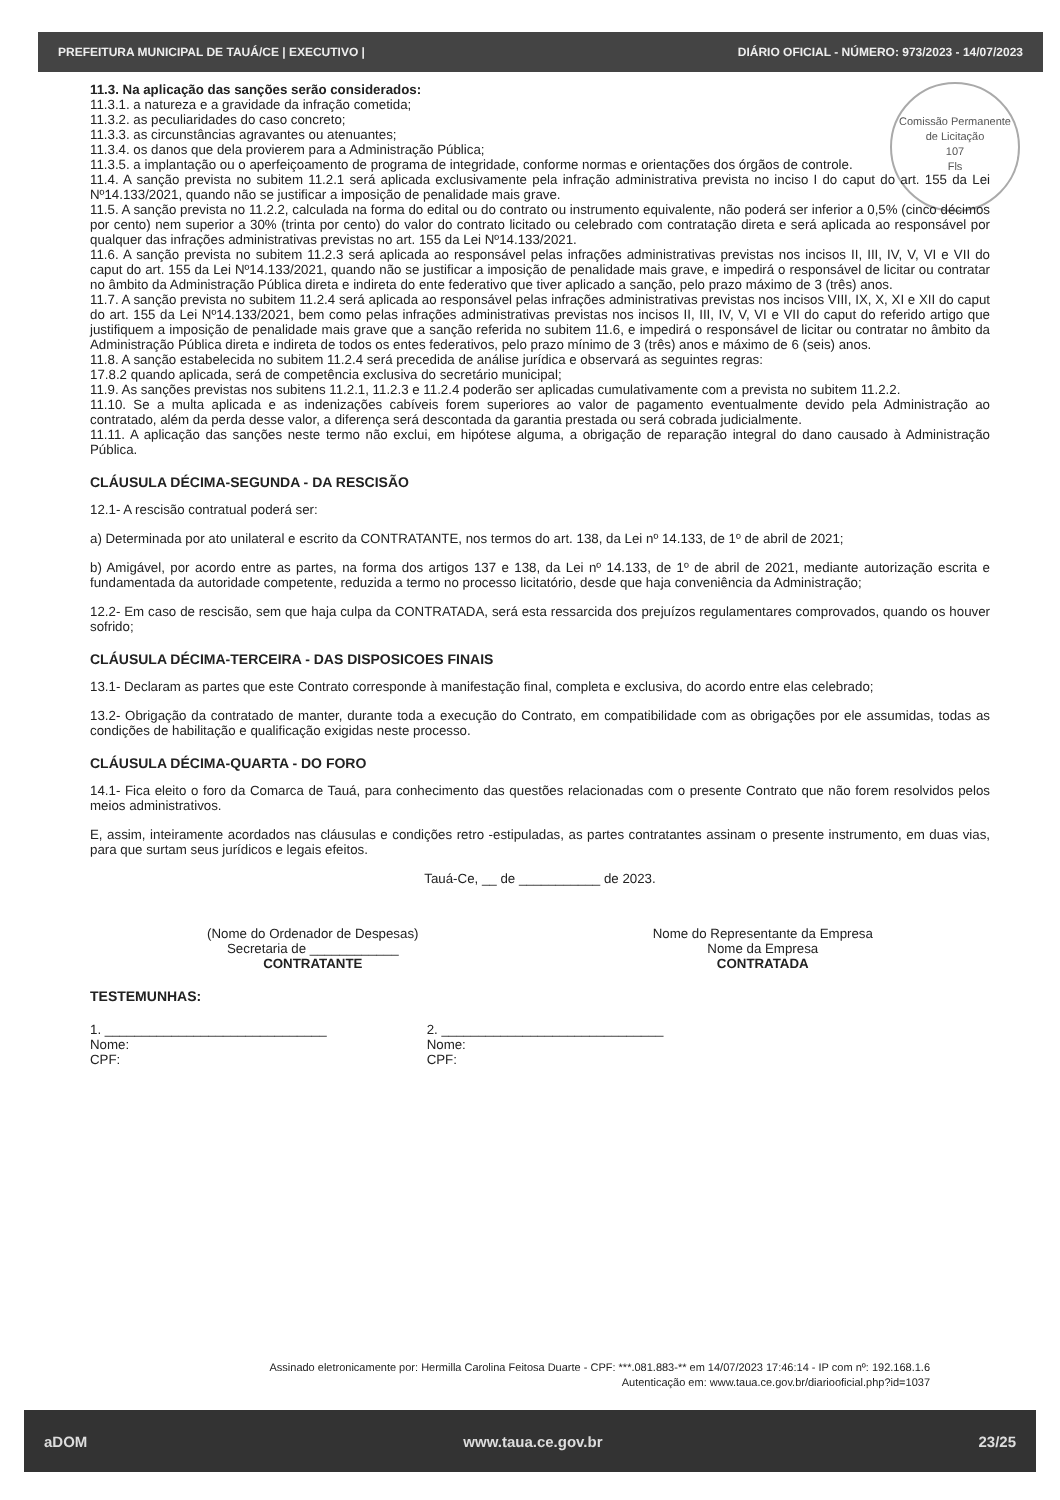PREFEITURA MUNICIPAL DE TAUÁ/CE | EXECUTIVO | DIÁRIO OFICIAL - NÚMERO: 973/2023 - 14/07/2023
Comissão Permanente de Licitação
107
Fls
11.3. Na aplicação das sanções serão considerados:
11.3.1. a natureza e a gravidade da infração cometida;
11.3.2. as peculiaridades do caso concreto;
11.3.3. as circunstâncias agravantes ou atenuantes;
11.3.4. os danos que dela provierem para a Administração Pública;
11.3.5. a implantação ou o aperfeiçoamento de programa de integridade, conforme normas e orientações dos órgãos de controle.
11.4. A sanção prevista no subitem 11.2.1 será aplicada exclusivamente pela infração administrativa prevista no inciso I do caput do art. 155 da Lei Nº14.133/2021, quando não se justificar a imposição de penalidade mais grave.
11.5. A sanção prevista no 11.2.2, calculada na forma do edital ou do contrato ou instrumento equivalente, não poderá ser inferior a 0,5% (cinco décimos por cento) nem superior a 30% (trinta por cento) do valor do contrato licitado ou celebrado com contratação direta e será aplicada ao responsável por qualquer das infrações administrativas previstas no art. 155 da Lei Nº14.133/2021.
11.6. A sanção prevista no subitem 11.2.3 será aplicada ao responsável pelas infrações administrativas previstas nos incisos II, III, IV, V, VI e VII do caput do art. 155 da Lei Nº14.133/2021, quando não se justificar a imposição de penalidade mais grave, e impedirá o responsável de licitar ou contratar no âmbito da Administração Pública direta e indireta do ente federativo que tiver aplicado a sanção, pelo prazo máximo de 3 (três) anos.
11.7. A sanção prevista no subitem 11.2.4 será aplicada ao responsável pelas infrações administrativas previstas nos incisos VIII, IX, X, XI e XII do caput do art. 155 da Lei Nº14.133/2021, bem como pelas infrações administrativas previstas nos incisos II, III, IV, V, VI e VII do caput do referido artigo que justifiquem a imposição de penalidade mais grave que a sanção referida no subitem 11.6, e impedirá o responsável de licitar ou contratar no âmbito da Administração Pública direta e indireta de todos os entes federativos, pelo prazo mínimo de 3 (três) anos e máximo de 6 (seis) anos.
11.8. A sanção estabelecida no subitem 11.2.4 será precedida de análise jurídica e observará as seguintes regras:
17.8.2 quando aplicada, será de competência exclusiva do secretário municipal;
11.9. As sanções previstas nos subitens 11.2.1, 11.2.3 e 11.2.4 poderão ser aplicadas cumulativamente com a prevista no subitem 11.2.2.
11.10. Se a multa aplicada e as indenizações cabíveis forem superiores ao valor de pagamento eventualmente devido pela Administração ao contratado, além da perda desse valor, a diferença será descontada da garantia prestada ou será cobrada judicialmente.
11.11. A aplicação das sanções neste termo não exclui, em hipótese alguma, a obrigação de reparação integral do dano causado à Administração Pública.
CLÁUSULA DÉCIMA-SEGUNDA - DA RESCISÃO
12.1- A rescisão contratual poderá ser:
a) Determinada por ato unilateral e escrito da CONTRATANTE, nos termos do art. 138, da Lei nº 14.133, de 1º de abril de 2021;
b) Amigável, por acordo entre as partes, na forma dos artigos 137 e 138, da Lei nº 14.133, de 1º de abril de 2021, mediante autorização escrita e fundamentada da autoridade competente, reduzida a termo no processo licitatório, desde que haja conveniência da Administração;
12.2- Em caso de rescisão, sem que haja culpa da CONTRATADA, será esta ressarcida dos prejuízos regulamentares comprovados, quando os houver sofrido;
CLÁUSULA DÉCIMA-TERCEIRA - DAS DISPOSICOES FINAIS
13.1- Declaram as partes que este Contrato corresponde à manifestação final, completa e exclusiva, do acordo entre elas celebrado;
13.2- Obrigação da contratado de manter, durante toda a execução do Contrato, em compatibilidade com as obrigações por ele assumidas, todas as condições de habilitação e qualificação exigidas neste processo.
CLÁUSULA DÉCIMA-QUARTA - DO FORO
14.1- Fica eleito o foro da Comarca de Tauá, para conhecimento das questões relacionadas com o presente Contrato que não forem resolvidos pelos meios administrativos.
E, assim, inteiramente acordados nas cláusulas e condições retro -estipuladas, as partes contratantes assinam o presente instrumento, em duas vias, para que surtam seus jurídicos e legais efeitos.
Tauá-Ce, __ de ___________ de 2023.
(Nome do Ordenador de Despesas)
Secretaria de ____________
CONTRATANTE
Nome do Representante da Empresa
Nome da Empresa
CONTRATADA
TESTEMUNHAS:
1. ______________________________
Nome:
CPF:
2. ______________________________
Nome:
CPF:
Assinado eletronicamente por: Hermilla Carolina Feitosa Duarte - CPF: ***.081.883-** em 14/07/2023 17:46:14 - IP com nº: 192.168.1.6
Autenticação em: www.taua.ce.gov.br/diariooficial.php?id=1037
aDOM www.taua.ce.gov.br 23/25